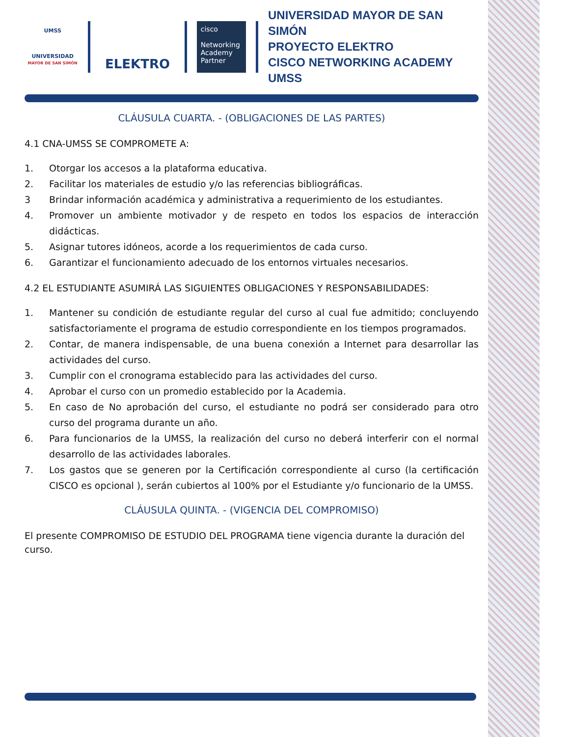UMSS
UNIVERSIDAD
MAYOR DE SAN SIMÓN
ELEKTRO
cisco
Networking Academy Partner
UNIVERSIDAD MAYOR DE SAN SIMÓN
PROYECTO ELEKTRO
CISCO NETWORKING ACADEMY UMSS
CLÁUSULA CUARTA. - (OBLIGACIONES DE LAS PARTES)
4.1 CNA-UMSS SE COMPROMETE A:
1. Otorgar los accesos a la plataforma educativa.
2. Facilitar los materiales de estudio y/o las referencias bibliográficas.
3 Brindar información académica y administrativa a requerimiento de los estudiantes.
4. Promover un ambiente motivador y de respeto en todos los espacios de interacción didácticas.
5. Asignar tutores idóneos, acorde a los requerimientos de cada curso.
6. Garantizar el funcionamiento adecuado de los entornos virtuales necesarios.
4.2 EL ESTUDIANTE ASUMIRÁ LAS SIGUIENTES OBLIGACIONES Y RESPONSABILIDADES:
1. Mantener su condición de estudiante regular del curso al cual fue admitido; concluyendo satisfactoriamente el programa de estudio correspondiente en los tiempos programados.
2. Contar, de manera indispensable, de una buena conexión a Internet para desarrollar las actividades del curso.
3. Cumplir con el cronograma establecido para las actividades del curso.
4. Aprobar el curso con un promedio establecido por la Academia.
5. En caso de No aprobación del curso, el estudiante no podrá ser considerado para otro curso del programa durante un año.
6. Para funcionarios de la UMSS, la realización del curso no deberá interferir con el normal desarrollo de las actividades laborales.
7. Los gastos que se generen por la Certificación correspondiente al curso (la certificación CISCO es opcional ), serán cubiertos al 100% por el Estudiante y/o funcionario de la UMSS.
CLÁUSULA QUINTA. - (VIGENCIA DEL COMPROMISO)
El presente COMPROMISO DE ESTUDIO DEL PROGRAMA tiene vigencia durante la duración del curso.